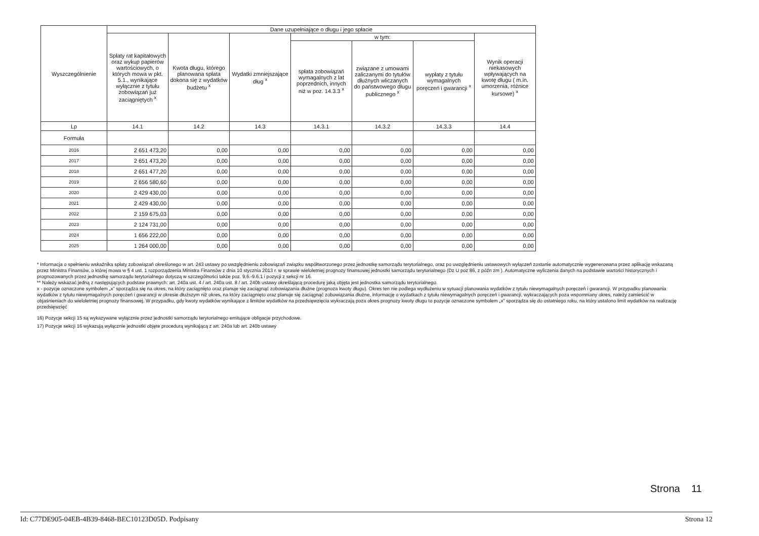| Wyszczególnienie | Dane uzupełniające o długu i jego spłacie | | | | | | |
| --- | --- | --- | --- | --- | --- | --- | --- |
| | Spłaty rat kapitałowych oraz wykup papierów wartościowych, o których mowa w pkt. 5.1., wynikające wyłącznie z tytułu zobowiązań już zaciągniętych <sup>x</sup> | Kwota długu, którego planowana spłata dokona się z wydatków budżetu <sup>x</sup> | Wydatki zmniejszające dług <sup>x</sup> | w tym: | | | Wynik operacji niekasowych wpływających na kwotę długu ( m.in. umorzenia, różnice kursowe) <sup>x</sup> |
| | | | | spłata zobowiązań wymagalnych z lat poprzednich, innych niż w poz. 14.3.3 <sup>x</sup> | związane z umowami zaliczanymi do tytułów dłużnych wliczanych do państwowego długu publicznego <sup>x</sup> | wypłaty z tytułu wymagalnych poręczeń i gwarancji <sup>x</sup> | |
| Lp | 14.1 | 14.2 | 14.3 | 14.3.1 | 14.3.2 | 14.3.3 | 14.4 |
| Formuła | | | | | | | |
| 2016 | 2 651 473,20 | 0,00 | 0,00 | 0,00 | 0,00 | 0,00 | 0,00 |
| 2017 | 2 651 473,20 | 0,00 | 0,00 | 0,00 | 0,00 | 0,00 | 0,00 |
| 2018 | 2 651 477,20 | 0,00 | 0,00 | 0,00 | 0,00 | 0,00 | 0,00 |
| 2019 | 2 656 580,60 | 0,00 | 0,00 | 0,00 | 0,00 | 0,00 | 0,00 |
| 2020 | 2 429 430,00 | 0,00 | 0,00 | 0,00 | 0,00 | 0,00 | 0,00 |
| 2021 | 2 429 430,00 | 0,00 | 0,00 | 0,00 | 0,00 | 0,00 | 0,00 |
| 2022 | 2 159 675,03 | 0,00 | 0,00 | 0,00 | 0,00 | 0,00 | 0,00 |
| 2023 | 2 124 731,00 | 0,00 | 0,00 | 0,00 | 0,00 | 0,00 | 0,00 |
| 2024 | 1 656 222,00 | 0,00 | 0,00 | 0,00 | 0,00 | 0,00 | 0,00 |
| 2025 | 1 264 000,00 | 0,00 | 0,00 | 0,00 | 0,00 | 0,00 | 0,00 |
* Informacja o spełnieniu wskaźnika spłaty zobowiązań określonego w art. 243 ustawy po uwzględnieniu zobowiązań związku współtworzonego przez jednostkę samorządu terytorialnego, oraz po uwzględnieniu ustawowych wyłączeń zostanie automatycznie wygenerowana przez aplikację wskazaną przez Ministra Finansów, o której mowa w § 4 ust. 1 rozporządzenia Ministra Finansów z dnia 10 stycznia 2013 r. w sprawie wieloletniej prognozy finansowej jednostki samorządu terytorialnego (Dz U poz 86, z późn zm ). Automatyczne wyliczenia danych na podstawie wartości historycznych i prognozowanych przez jednostkę samorządu terytorialnego dotyczą w szczególności także poz. 9.6.-9.6.1 i pozycji z sekcji nr 16.
** Należy wskazać jedną z następujących podstaw prawnych: art. 240a ust. 4 / art. 240a ust. 8 / art. 240b ustawy określającą procedurę jaką objęta jest jednostka samorządu terytorialnego.
x - pozycje oznaczone symbolem „x” sporządza się na okres, na który zaciągnięto oraz planuje się zaciągnąć zobowiązania dłużne (prognoza kwoty długu). Okres ten nie podlega wydłużeniu w sytuacji planowania wydatków z tytułu niewymagalnych poręczeń i gwarancji. W przypadku planowania wydatków z tytułu niewymagalnych poręczeń i gwarancji w okresie dłuższym niż okres, na który zaciągnięto oraz planuje się zaciągnąć zobowiązania dłużne, informację o wydatkach z tytułu niewymagalnych poręczeń i gwarancji, wykraczających poza wspomniany okres, należy zamieścić w objaśnieniach do wieloletniej prognozy finansowej. W przypadku, gdy kwoty wydatków wynikające z limitów wydatków na przedsięwzięcia wykraczają poza okres prognozy kwoty długu to pozycje oznaczone symbolem „x” sporządza się do ostatniego roku, na który ustalono limit wydatków na realizację przedsięwzięć
16) Pozycje sekcji 15 są wykazywane wyłącznie przez jednostki samorządu terytorialnego emitujące obligacje przychodowe.
17) Pozycje sekcji 16 wykazują wyłącznie jednostki objęte procedurą wynikającą z art. 240a lub art. 240b ustawy
Strona 11
Id: C77DE905-04EB-4B39-8468-BEC10123D05D. Podpisany Strona 12